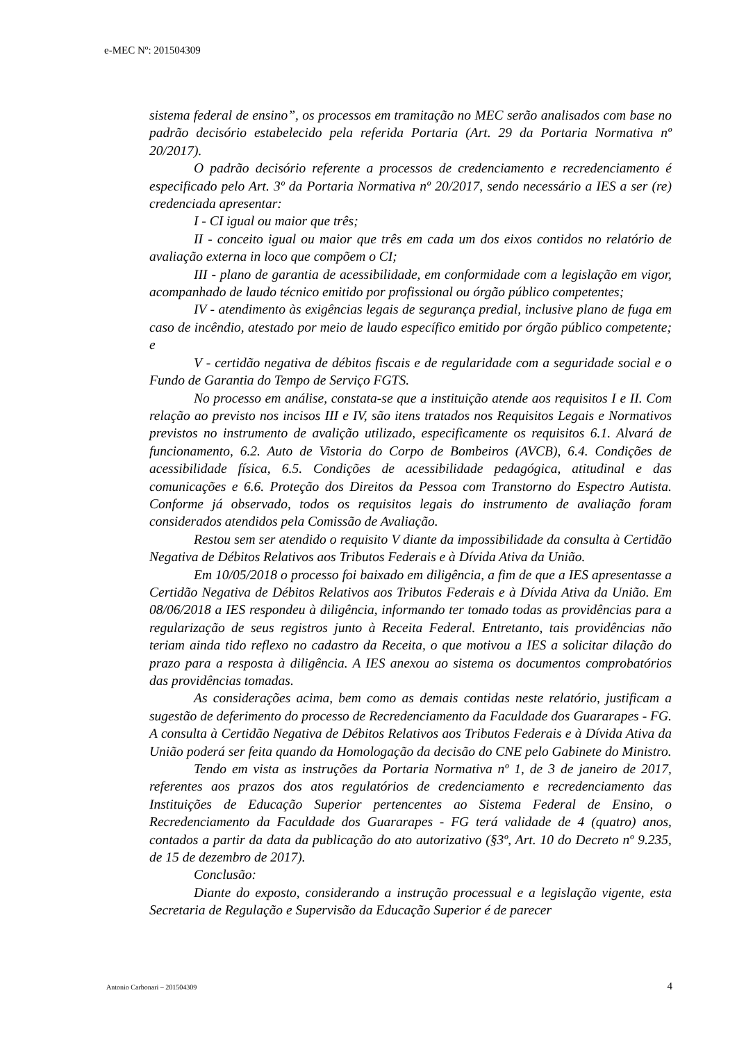e-MEC Nº: 201504309
sistema federal de ensino”, os processos em tramitação no MEC serão analisados com base no padrão decisório estabelecido pela referida Portaria (Art. 29 da Portaria Normativa nº 20/2017).
O padrão decisório referente a processos de credenciamento e recredenciamento é especificado pelo Art. 3º da Portaria Normativa nº 20/2017, sendo necessário a IES a ser (re) credenciada apresentar:
I - CI igual ou maior que três;
II - conceito igual ou maior que três em cada um dos eixos contidos no relatório de avaliação externa in loco que compõem o CI;
III - plano de garantia de acessibilidade, em conformidade com a legislação em vigor, acompanhado de laudo técnico emitido por profissional ou órgão público competentes;
IV - atendimento às exigências legais de segurança predial, inclusive plano de fuga em caso de incêndio, atestado por meio de laudo específico emitido por órgão público competente; e
V - certidão negativa de débitos fiscais e de regularidade com a seguridade social e o Fundo de Garantia do Tempo de Serviço FGTS.
No processo em análise, constata-se que a instituição atende aos requisitos I e II. Com relação ao previsto nos incisos III e IV, são itens tratados nos Requisitos Legais e Normativos previstos no instrumento de avalição utilizado, especificamente os requisitos 6.1. Alvará de funcionamento, 6.2. Auto de Vistoria do Corpo de Bombeiros (AVCB), 6.4. Condições de acessibilidade física, 6.5. Condições de acessibilidade pedagógica, atitudinal e das comunicações e 6.6. Proteção dos Direitos da Pessoa com Transtorno do Espectro Autista. Conforme já observado, todos os requisitos legais do instrumento de avaliação foram considerados atendidos pela Comissão de Avaliação.
Restou sem ser atendido o requisito V diante da impossibilidade da consulta à Certidão Negativa de Débitos Relativos aos Tributos Federais e à Dívida Ativa da União.
Em 10/05/2018 o processo foi baixado em diligência, a fim de que a IES apresentasse a Certidão Negativa de Débitos Relativos aos Tributos Federais e à Dívida Ativa da União. Em 08/06/2018 a IES respondeu à diligência, informando ter tomado todas as providências para a regularização de seus registros junto à Receita Federal. Entretanto, tais providências não teriam ainda tido reflexo no cadastro da Receita, o que motivou a IES a solicitar dilação do prazo para a resposta à diligência. A IES anexou ao sistema os documentos comprobatórios das providências tomadas.
As considerações acima, bem como as demais contidas neste relatório, justificam a sugestão de deferimento do processo de Recredenciamento da Faculdade dos Guararapes - FG. A consulta à Certidão Negativa de Débitos Relativos aos Tributos Federais e à Dívida Ativa da União poderá ser feita quando da Homologação da decisão do CNE pelo Gabinete do Ministro.
Tendo em vista as instruções da Portaria Normativa nº 1, de 3 de janeiro de 2017, referentes aos prazos dos atos regulatórios de credenciamento e recredenciamento das Instituições de Educação Superior pertencentes ao Sistema Federal de Ensino, o Recredenciamento da Faculdade dos Guararapes - FG terá validade de 4 (quatro) anos, contados a partir da data da publicação do ato autorizativo (§3º, Art. 10 do Decreto nº 9.235, de 15 de dezembro de 2017).
Conclusão:
Diante do exposto, considerando a instrução processual e a legislação vigente, esta Secretaria de Regulação e Supervisão da Educação Superior é de parecer
Antonio Carbonari – 201504309 4